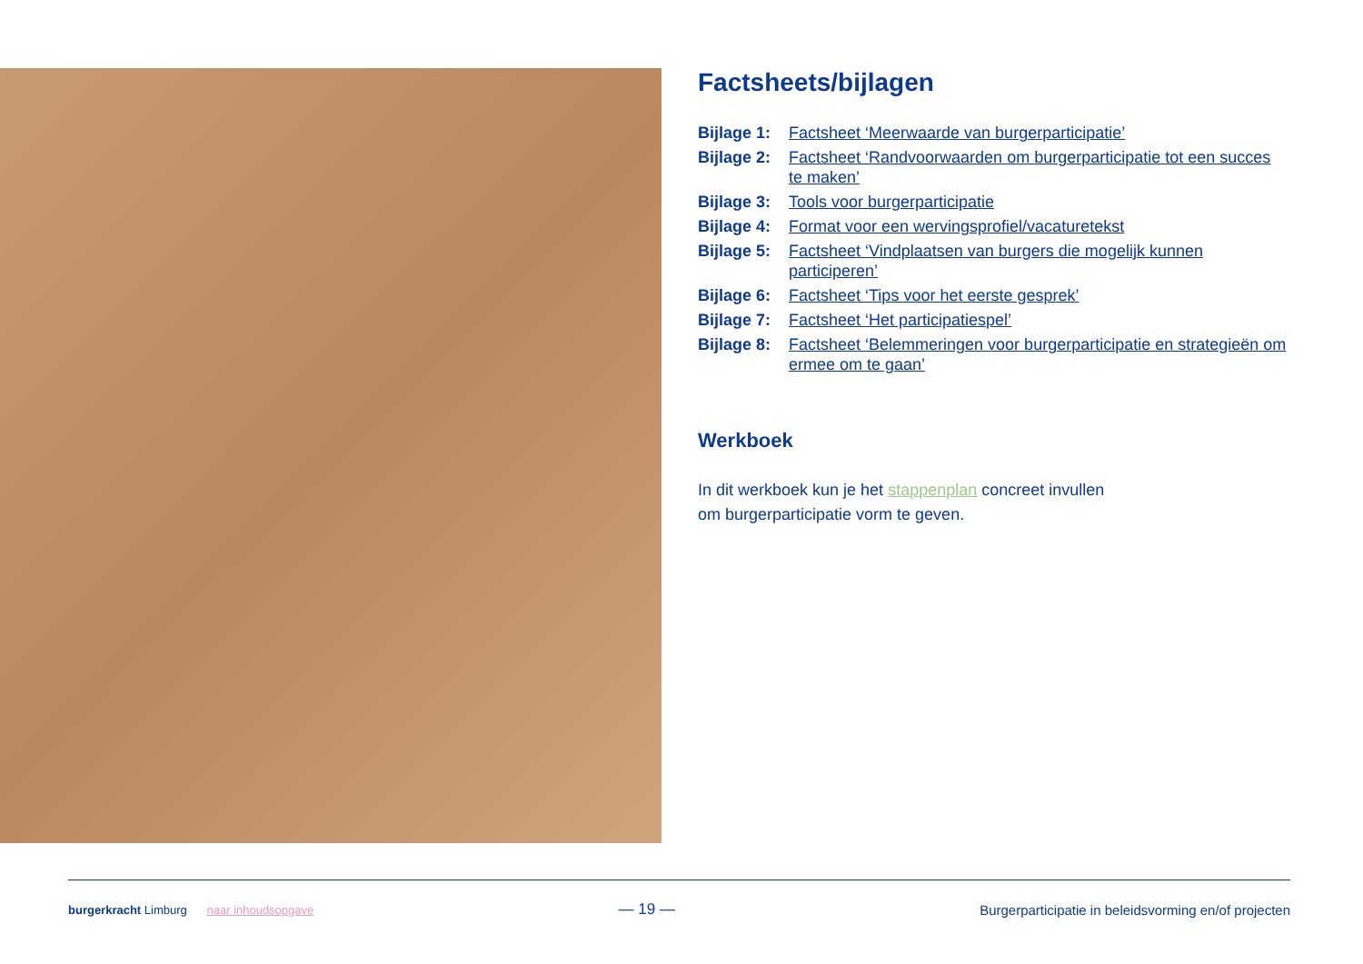Factsheets/bijlagen
| Bijlage 1: | Factsheet ‘Meerwaarde van burgerparticipatie’ |
| Bijlage 2: | Factsheet ‘Randvoorwaarden om burgerparticipatie tot een succes te maken’ |
| Bijlage 3: | Tools voor burgerparticipatie |
| Bijlage 4: | Format voor een wervingsprofiel/vacaturetekst |
| Bijlage 5: | Factsheet ‘Vindplaatsen van burgers die mogelijk kunnen participeren’ |
| Bijlage 6: | Factsheet ‘Tips voor het eerste gesprek’ |
| Bijlage 7: | Factsheet ‘Het participatiespel’ |
| Bijlage 8: | Factsheet ‘Belemmeringen voor burgerparticipatie en strategieën om ermee om te gaan’ |
Werkboek
In dit werkboek kun je het stappenplan concreet invullen
om burgerparticipatie vorm te geven.
burgerkracht Limburg naar inhoudsopgave
— 19 —
Burgerparticipatie in beleidsvorming en/of projecten